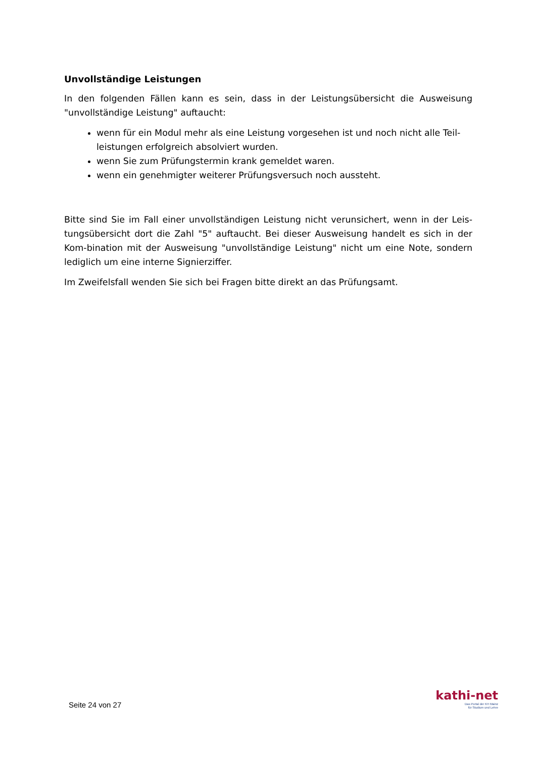Unvollständige Leistungen
In den folgenden Fällen kann es sein, dass in der Leistungsübersicht die Ausweisung "unvollständige Leistung" auftaucht:
wenn für ein Modul mehr als eine Leistung vorgesehen ist und noch nicht alle Teil-leistungen erfolgreich absolviert wurden.
wenn Sie zum Prüfungstermin krank gemeldet waren.
wenn ein genehmigter weiterer Prüfungsversuch noch aussteht.
Bitte sind Sie im Fall einer unvollständigen Leistung nicht verunsichert, wenn in der Leis-tungsübersicht dort die Zahl "5" auftaucht. Bei dieser Ausweisung handelt es sich in der Kom-bination mit der Ausweisung "unvollständige Leistung" nicht um eine Note, sondern lediglich um eine interne Signierziffer.
Im Zweifelsfall wenden Sie sich bei Fragen bitte direkt an das Prüfungsamt.
Seite 24 von 27
kathi-net
Das Portal der KH Mainz
für Studium und Lehre